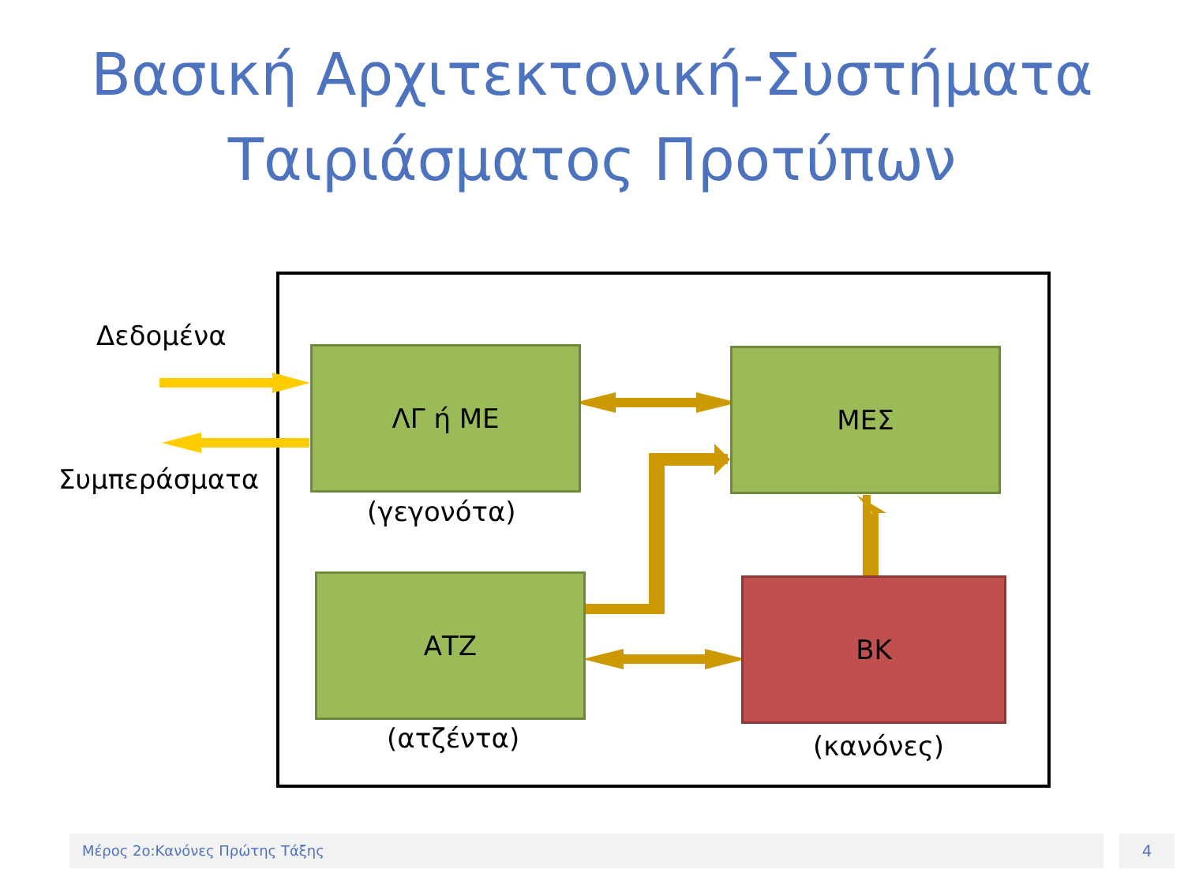Βασική Αρχιτεκτονική-Συστήματα
Ταιριάσματος Προτύπων
Δεδομένα
Συμπεράσματα
ΛΓ ή ΜΕ
(γεγονότα)
ΜΕΣ
ΑΤΖ
(ατζέντα)
ΒΚ
(κανόνες)
Μέρος 2ο:Κανόνες Πρώτης Τάξης 4